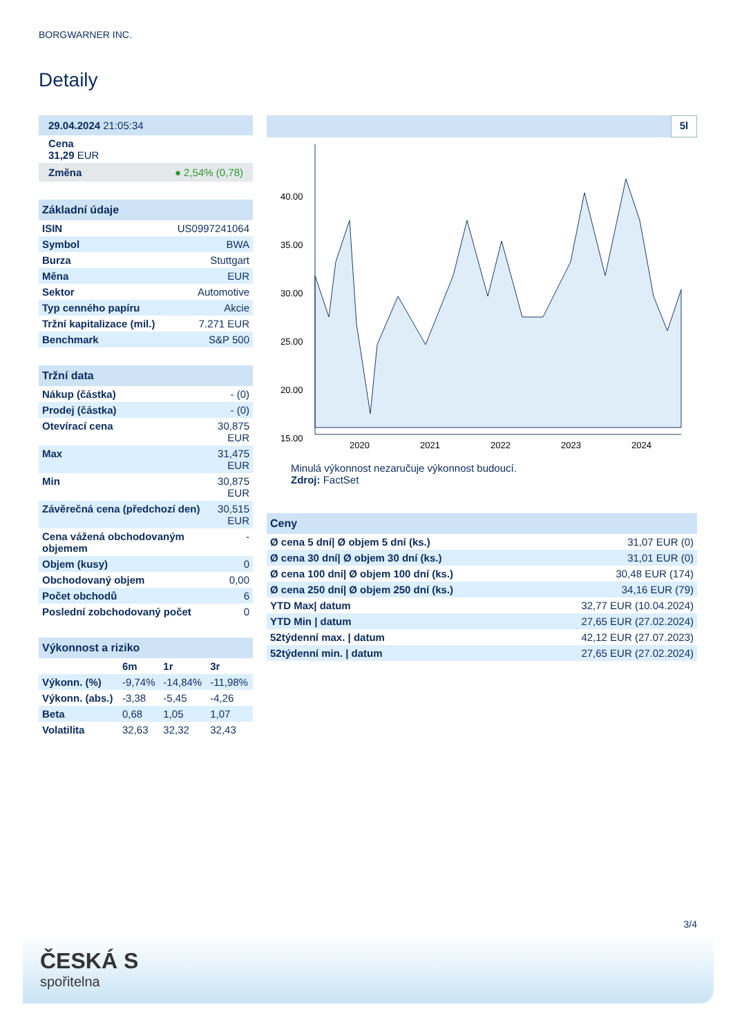BORGWARNER INC.
Detaily
| 29.04.2024 21:05:34 |
| Cena 31,29 EUR |
| Změna ● 2,54% (0,78) |
| Základní údaje | |
| --- | --- |
| ISIN | US0997241064 |
| Symbol | BWA |
| Burza | Stuttgart |
| Měna | EUR |
| Sektor | Automotive |
| Typ cenného papíru | Akcie |
| Tržní kapitalizace (mil.) | 7.271 EUR |
| Benchmark | S&P 500 |
| Tržní data | |
| --- | --- |
| Nákup (částka) | - (0) |
| Prodej (částka) | - (0) |
| Otevírací cena | 30,875 EUR |
| Max | 31,475 EUR |
| Min | 30,875 EUR |
| Závěrečná cena (předchozí den) | 30,515 EUR |
| Cena vážená obchodovaným objemem | - |
| Objem (kusy) | 0 |
| Obchodovaný objem | 0,00 |
| Počet obchodů | 6 |
| Poslední zobchodovaný počet | 0 |
| Výkonnost a riziko | | | |
| --- | --- | --- | --- |
| | 6m | 1r | 3r |
| Výkonn. (%) | -9,74% | -14,84% | -11,98% |
| Výkonn. (abs.) | -3,38 | -5,45 | -4,26 |
| Beta | 0,68 | 1,05 | 1,07 |
| Volatilita | 32,63 | 32,32 | 32,43 |
5l
40.00
35.00
30.00
25.00
20.00
15.00
2020
2021
2022
2023
2024
Minulá výkonnost nezaručuje výkonnost budoucí.
Zdroj: FactSet
| Ceny | |
| --- | --- |
| Ø cena 5 dní/ Ø objem 5 dní (ks.) | 31,07 EUR (0) |
| Ø cena 30 dní/ Ø objem 30 dní (ks.) | 31,01 EUR (0) |
| Ø cena 100 dní/ Ø objem 100 dní (ks.) | 30,48 EUR (174) |
| Ø cena 250 dní/ Ø objem 250 dní (ks.) | 34,16 EUR (79) |
| YTD Max/ datum | 32,77 EUR (10.04.2024) |
| YTD Min / datum | 27,65 EUR (27.02.2024) |
| 52týdenní max. / datum | 42,12 EUR (27.07.2023) |
| 52týdenní min. / datum | 27,65 EUR (27.02.2024) |
3/4
ČESKÁ S
spořitelna